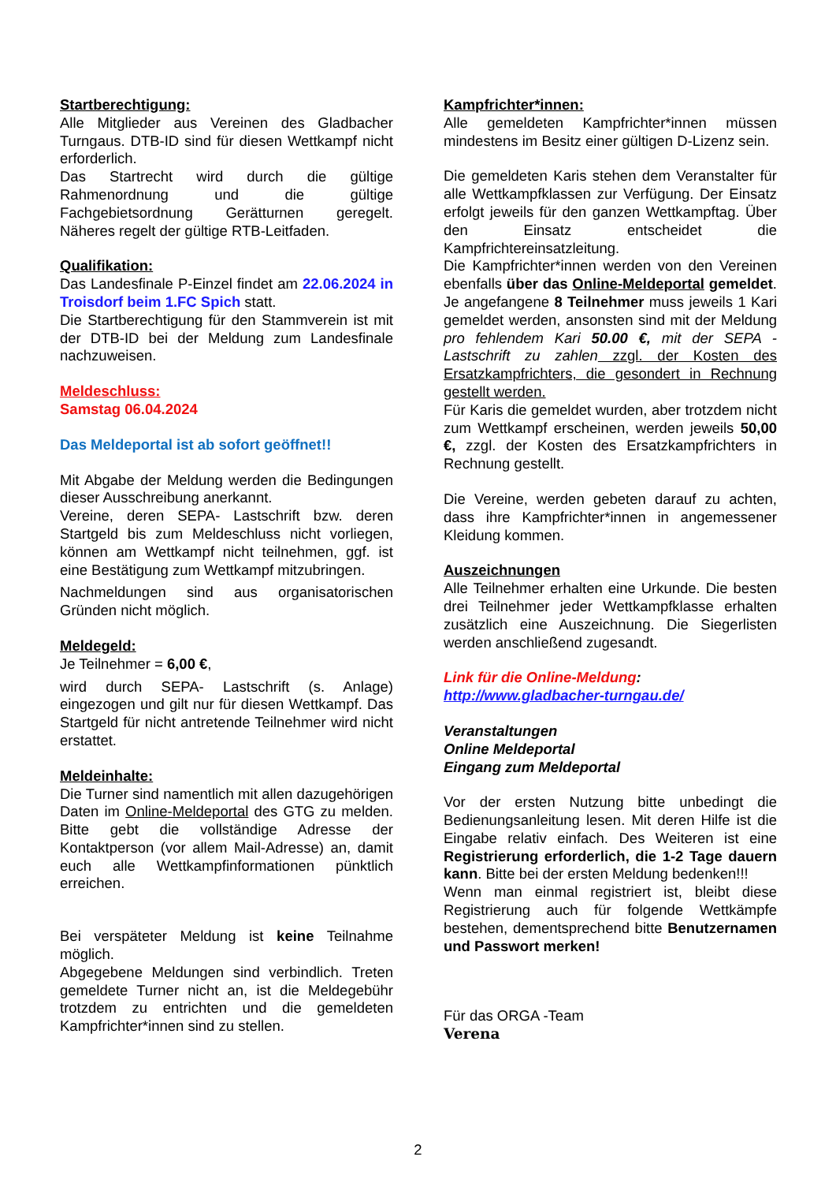Startberechtigung:
Alle Mitglieder aus Vereinen des Gladbacher Turngaus. DTB-ID sind für diesen Wettkampf nicht erforderlich.
Das Startrecht wird durch die gültige Rahmenordnung und die gültige Fachgebietsordnung Gerätturnen geregelt. Näheres regelt der gültige RTB-Leitfaden.
Qualifikation:
Das Landesfinale P-Einzel findet am 22.06.2024 in Troisdorf beim 1.FC Spich statt.
Die Startberechtigung für den Stammverein ist mit der DTB-ID bei der Meldung zum Landesfinale nachzuweisen.
Meldeschluss:
Samstag 06.04.2024
Das Meldeportal ist ab sofort geöffnet!!
Mit Abgabe der Meldung werden die Bedingungen dieser Ausschreibung anerkannt.
Vereine, deren SEPA- Lastschrift bzw. deren Startgeld bis zum Meldeschluss nicht vorliegen, können am Wettkampf nicht teilnehmen, ggf. ist eine Bestätigung zum Wettkampf mitzubringen.
Nachmeldungen sind aus organisatorischen Gründen nicht möglich.
Meldegeld:
Je Teilnehmer = 6,00 €,
wird durch SEPA- Lastschrift (s. Anlage) eingezogen und gilt nur für diesen Wettkampf. Das Startgeld für nicht antretende Teilnehmer wird nicht erstattet.
Meldeinhalte:
Die Turner sind namentlich mit allen dazugehörigen Daten im Online-Meldeportal des GTG zu melden. Bitte gebt die vollständige Adresse der Kontaktperson (vor allem Mail-Adresse) an, damit euch alle Wettkampfinformationen pünktlich erreichen.
Bei verspäteter Meldung ist keine Teilnahme möglich.
Abgegebene Meldungen sind verbindlich. Treten gemeldete Turner nicht an, ist die Meldegebühr trotzdem zu entrichten und die gemeldeten Kampfrichter*innen sind zu stellen.
Kampfrichter*innen:
Alle gemeldeten Kampfrichter*innen müssen mindestens im Besitz einer gültigen D-Lizenz sein.
Die gemeldeten Karis stehen dem Veranstalter für alle Wettkampfklassen zur Verfügung. Der Einsatz erfolgt jeweils für den ganzen Wettkampftag. Über den Einsatz entscheidet die Kampfrichtereinsatzleitung.
Die Kampfrichter*innen werden von den Vereinen ebenfalls über das Online-Meldeportal gemeldet. Je angefangene 8 Teilnehmer muss jeweils 1 Kari gemeldet werden, ansonsten sind mit der Meldung pro fehlendem Kari 50.00 €, mit der SEPA - Lastschrift zu zahlen zzgl. der Kosten des Ersatzkampfrichters, die gesondert in Rechnung gestellt werden.
Für Karis die gemeldet wurden, aber trotzdem nicht zum Wettkampf erscheinen, werden jeweils 50,00 €, zzgl. der Kosten des Ersatzkampfrichters in Rechnung gestellt.
Die Vereine, werden gebeten darauf zu achten, dass ihre Kampfrichter*innen in angemessener Kleidung kommen.
Auszeichnungen
Alle Teilnehmer erhalten eine Urkunde. Die besten drei Teilnehmer jeder Wettkampfklasse erhalten zusätzlich eine Auszeichnung. Die Siegerlisten werden anschließend zugesandt.
Link für die Online-Meldung:
http://www.gladbacher-turngau.de/
Veranstaltungen
Online Meldeportal
Eingang zum Meldeportal
Vor der ersten Nutzung bitte unbedingt die Bedienungsanleitung lesen. Mit deren Hilfe ist die Eingabe relativ einfach. Des Weiteren ist eine Registrierung erforderlich, die 1-2 Tage dauern kann. Bitte bei der ersten Meldung bedenken!!!
Wenn man einmal registriert ist, bleibt diese Registrierung auch für folgende Wettkämpfe bestehen, dementsprechend bitte Benutzernamen und Passwort merken!
Für das ORGA -Team
Verena
2